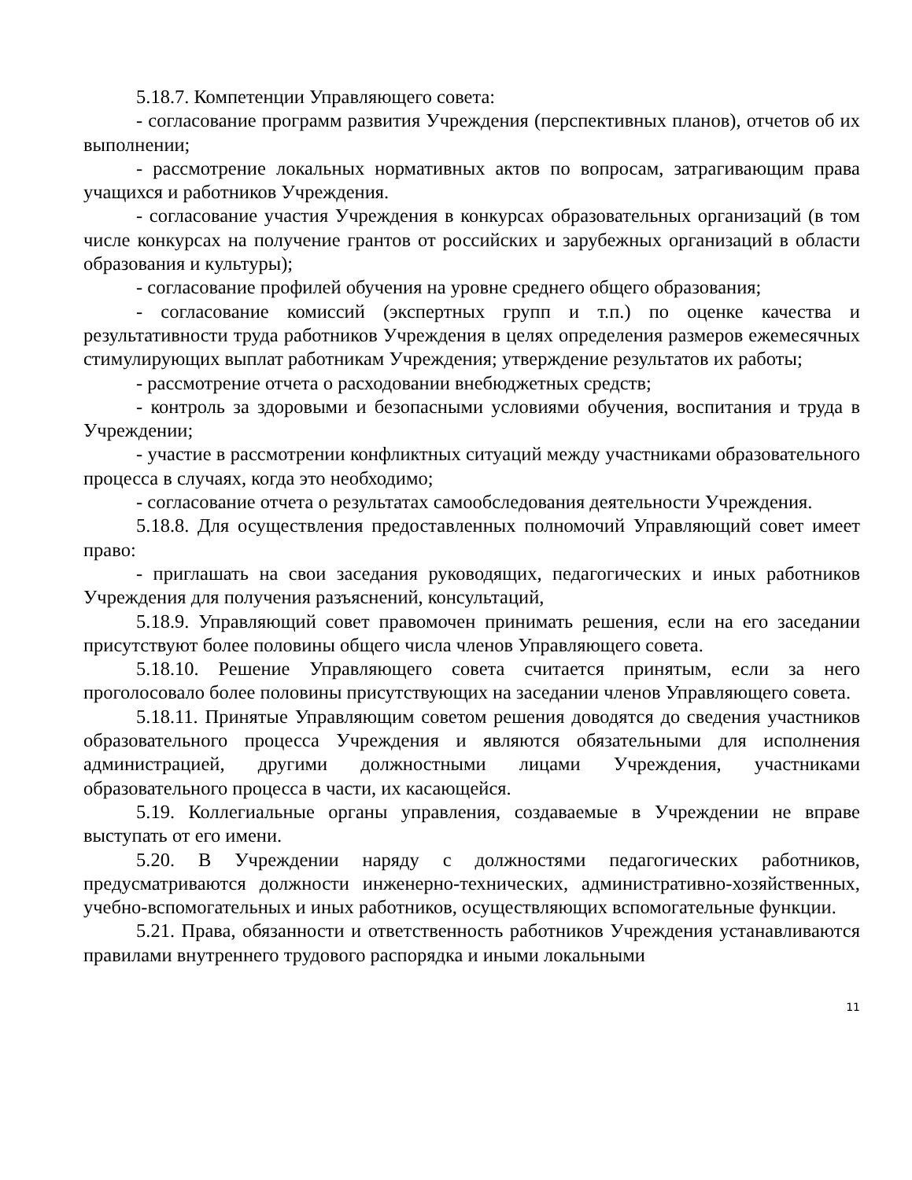5.18.7. Компетенции Управляющего совета:
- согласование программ развития Учреждения (перспективных планов), отчетов об их выполнении;
- рассмотрение локальных нормативных актов по вопросам, затрагивающим права учащихся и работников Учреждения.
- согласование участия Учреждения в конкурсах образовательных организаций (в том числе конкурсах на получение грантов от российских и зарубежных организаций в области образования и культуры);
- согласование профилей обучения на уровне среднего общего образования;
- согласование комиссий (экспертных групп и т.п.) по оценке качества и результативности труда работников Учреждения в целях определения размеров ежемесячных стимулирующих выплат работникам Учреждения; утверждение результатов их работы;
- рассмотрение отчета о расходовании внебюджетных средств;
- контроль за здоровыми и безопасными условиями обучения, воспитания и труда в Учреждении;
- участие в рассмотрении конфликтных ситуаций между участниками образовательного процесса в случаях, когда это необходимо;
- согласование отчета о результатах самообследования деятельности Учреждения.
5.18.8. Для осуществления предоставленных полномочий Управляющий совет имеет право:
- приглашать на свои заседания руководящих, педагогических и иных работников Учреждения для получения разъяснений, консультаций,
5.18.9. Управляющий совет правомочен принимать решения, если на его заседании присутствуют более половины общего числа членов Управляющего совета.
5.18.10. Решение Управляющего совета считается принятым, если за него проголосовало более половины присутствующих на заседании членов Управляющего совета.
5.18.11. Принятые Управляющим советом решения доводятся до сведения участников образовательного процесса Учреждения и являются обязательными для исполнения администрацией, другими должностными лицами Учреждения, участниками образовательного процесса в части, их касающейся.
5.19. Коллегиальные органы управления, создаваемые в Учреждении не вправе выступать от его имени.
5.20. В Учреждении наряду с должностями педагогических работников, предусматриваются должности инженерно-технических, административно-хозяйственных, учебно-вспомогательных и иных работников, осуществляющих вспомогательные функции.
5.21. Права, обязанности и ответственность работников Учреждения устанавливаются правилами внутреннего трудового распорядка и иными локальными
11